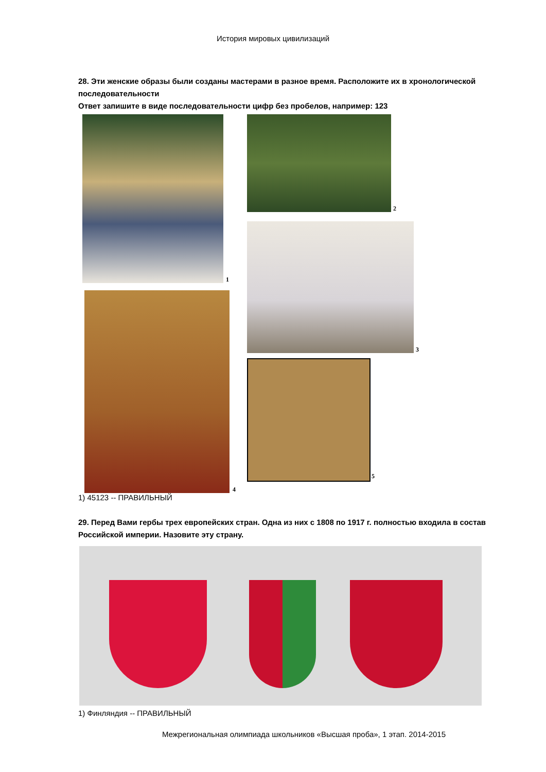История мировых цивилизаций
28. Эти женские образы были созданы мастерами в разное время. Расположите их в хронологической последовательности
Ответ запишите в виде последовательности цифр без пробелов, например: 123
1
2
3
4
5
1) 45123 -- ПРАВИЛЬНЫЙ
29. Перед Вами гербы трех европейских стран. Одна из них с 1808 по 1917 г. полностью входила в состав Российской империи. Назовите эту страну.
1) Финляндия -- ПРАВИЛЬНЫЙ
Межрегиональная олимпиада школьников «Высшая проба», 1 этап. 2014-2015